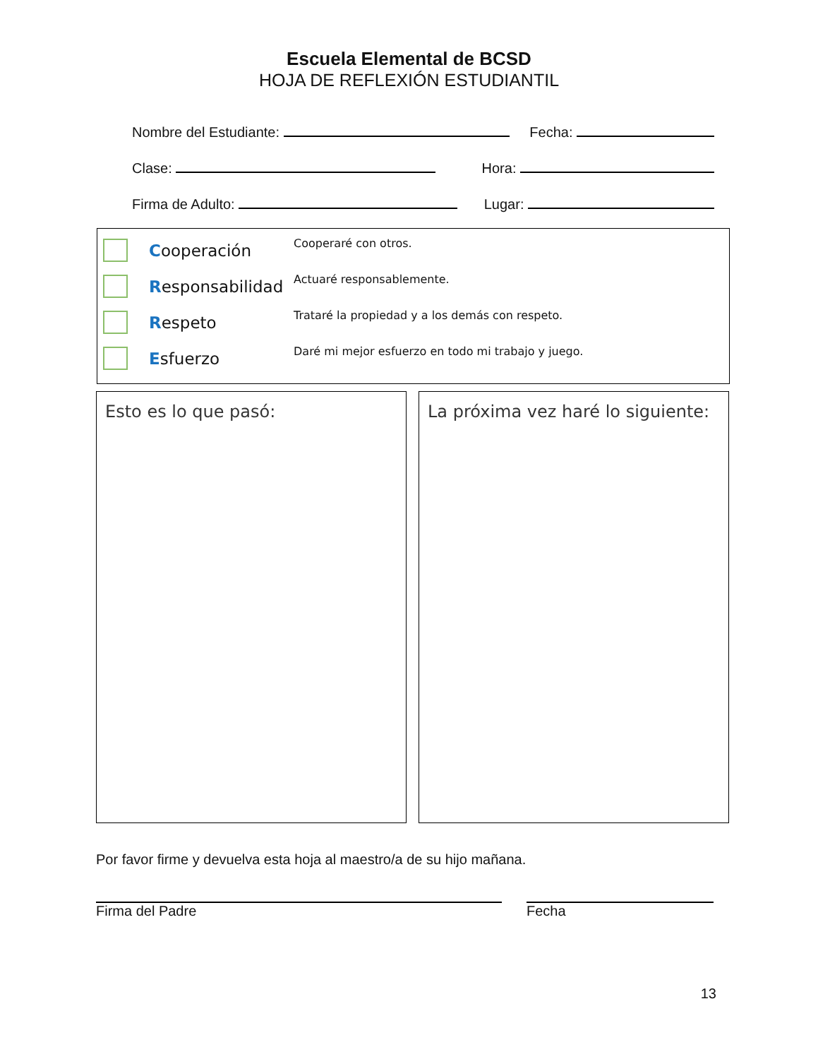Escuela Elemental de BCSD
HOJA DE REFLEXIÓN ESTUDIANTIL
Nombre del Estudiante: Fecha:
Clase: Hora:
Firma de Adulto: Lugar:
Cooperación
Cooperaré con otros.
Responsabilidad
Actuaré responsablemente.
Respeto
Trataré la propiedad y a los demás con respeto.
Esfuerzo
Daré mi mejor esfuerzo en todo mi trabajo y juego.
Esto es lo que pasó: La próxima vez haré lo siguiente:
Por favor firme y devuelva esta hoja al maestro/a de su hijo mañana.
Firma del Padre Fecha
13